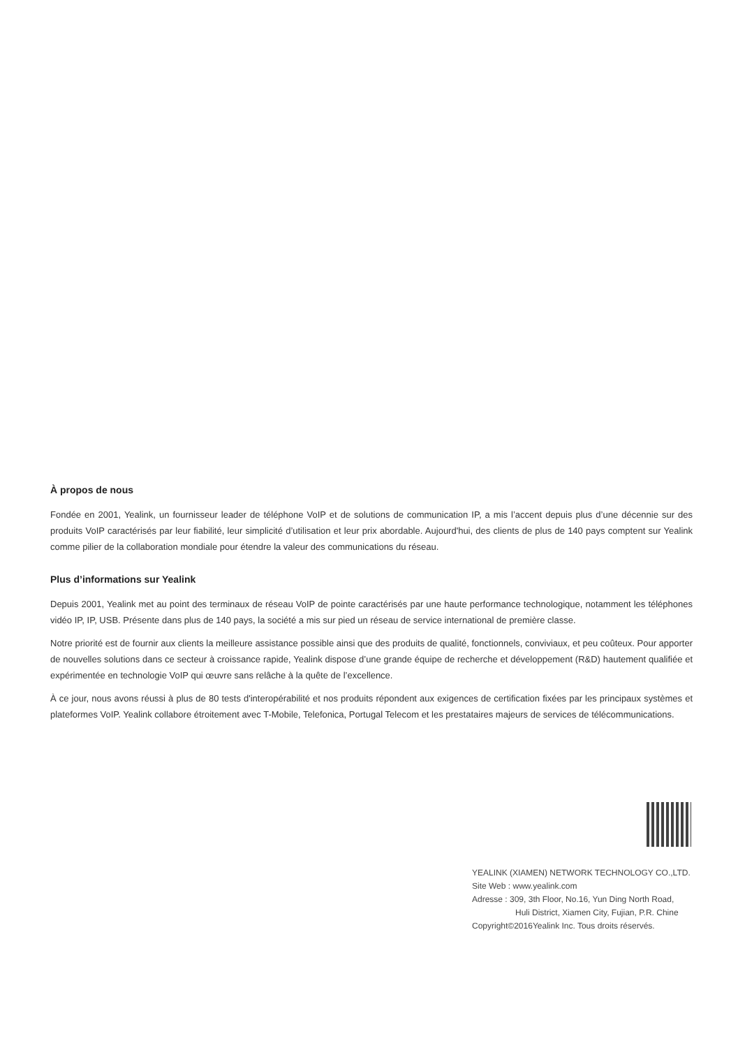À propos de nous
Fondée en 2001, Yealink, un fournisseur leader de téléphone VoIP et de solutions de communication IP, a mis l’accent depuis plus d’une décennie sur des produits VoIP caractérisés par leur fiabilité, leur simplicité d’utilisation et leur prix abordable. Aujourd'hui, des clients de plus de 140 pays comptent sur Yealink comme pilier de la collaboration mondiale pour étendre la valeur des communications du réseau.
Plus d’informations sur Yealink
Depuis 2001, Yealink met au point des terminaux de réseau VoIP de pointe caractérisés par une haute performance technologique, notamment les téléphones vidéo IP, IP, USB. Présente dans plus de 140 pays, la société a mis sur pied un réseau de service international de première classe.
Notre priorité est de fournir aux clients la meilleure assistance possible ainsi que des produits de qualité, fonctionnels, conviviaux, et peu coûteux. Pour apporter de nouvelles solutions dans ce secteur à croissance rapide, Yealink dispose d’une grande équipe de recherche et développement (R&D) hautement qualifiée et expérimentée en technologie VoIP qui œuvre sans relâche à la quête de l’excellence.
À ce jour, nous avons réussi à plus de 80 tests d'interopérabilité et nos produits répondent aux exigences de certification fixées par les principaux systèmes et plateformes VoIP. Yealink collabore étroitement avec T-Mobile, Telefonica, Portugal Telecom et les prestataires majeurs de services de télécommunications.
YEALINK (XIAMEN) NETWORK TECHNOLOGY CO.,LTD.
Site Web : www.yealink.com
Adresse : 309, 3th Floor, No.16, Yun Ding North Road,
Huli District, Xiamen City, Fujian, P.R. Chine
Copyright©2016Yealink Inc. Tous droits réservés.